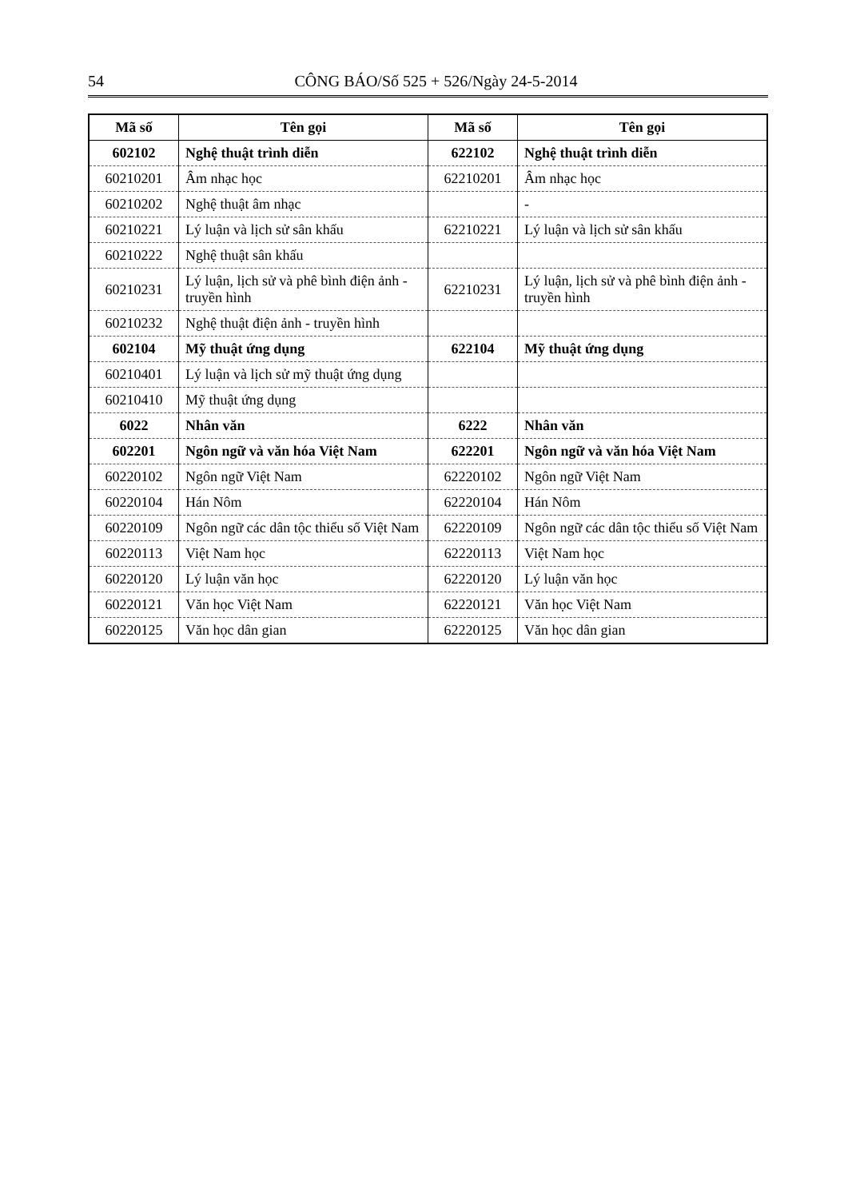54 CÔNG BÁO/Số 525 + 526/Ngày 24-5-2014
| Mã số | Tên gọi | Mã số | Tên gọi |
| --- | --- | --- | --- |
| 602102 | Nghệ thuật trình diễn | 622102 | Nghệ thuật trình diễn |
| 60210201 | Âm nhạc học | 62210201 | Âm nhạc học |
| 60210202 | Nghệ thuật âm nhạc | | - |
| 60210221 | Lý luận và lịch sử sân khấu | 62210221 | Lý luận và lịch sử sân khấu |
| 60210222 | Nghệ thuật sân khấu | | |
| 60210231 | Lý luận, lịch sử và phê bình điện ảnh - truyền hình | 62210231 | Lý luận, lịch sử và phê bình điện ảnh - truyền hình |
| 60210232 | Nghệ thuật điện ảnh - truyền hình | | |
| 602104 | Mỹ thuật ứng dụng | 622104 | Mỹ thuật ứng dụng |
| 60210401 | Lý luận và lịch sử mỹ thuật ứng dụng | | |
| 60210410 | Mỹ thuật ứng dụng | | |
| 6022 | Nhân văn | 6222 | Nhân văn |
| 602201 | Ngôn ngữ và văn hóa Việt Nam | 622201 | Ngôn ngữ và văn hóa Việt Nam |
| 60220102 | Ngôn ngữ Việt Nam | 62220102 | Ngôn ngữ Việt Nam |
| 60220104 | Hán Nôm | 62220104 | Hán Nôm |
| 60220109 | Ngôn ngữ các dân tộc thiểu số Việt Nam | 62220109 | Ngôn ngữ các dân tộc thiểu số Việt Nam |
| 60220113 | Việt Nam học | 62220113 | Việt Nam học |
| 60220120 | Lý luận văn học | 62220120 | Lý luận văn học |
| 60220121 | Văn học Việt Nam | 62220121 | Văn học Việt Nam |
| 60220125 | Văn học dân gian | 62220125 | Văn học dân gian |